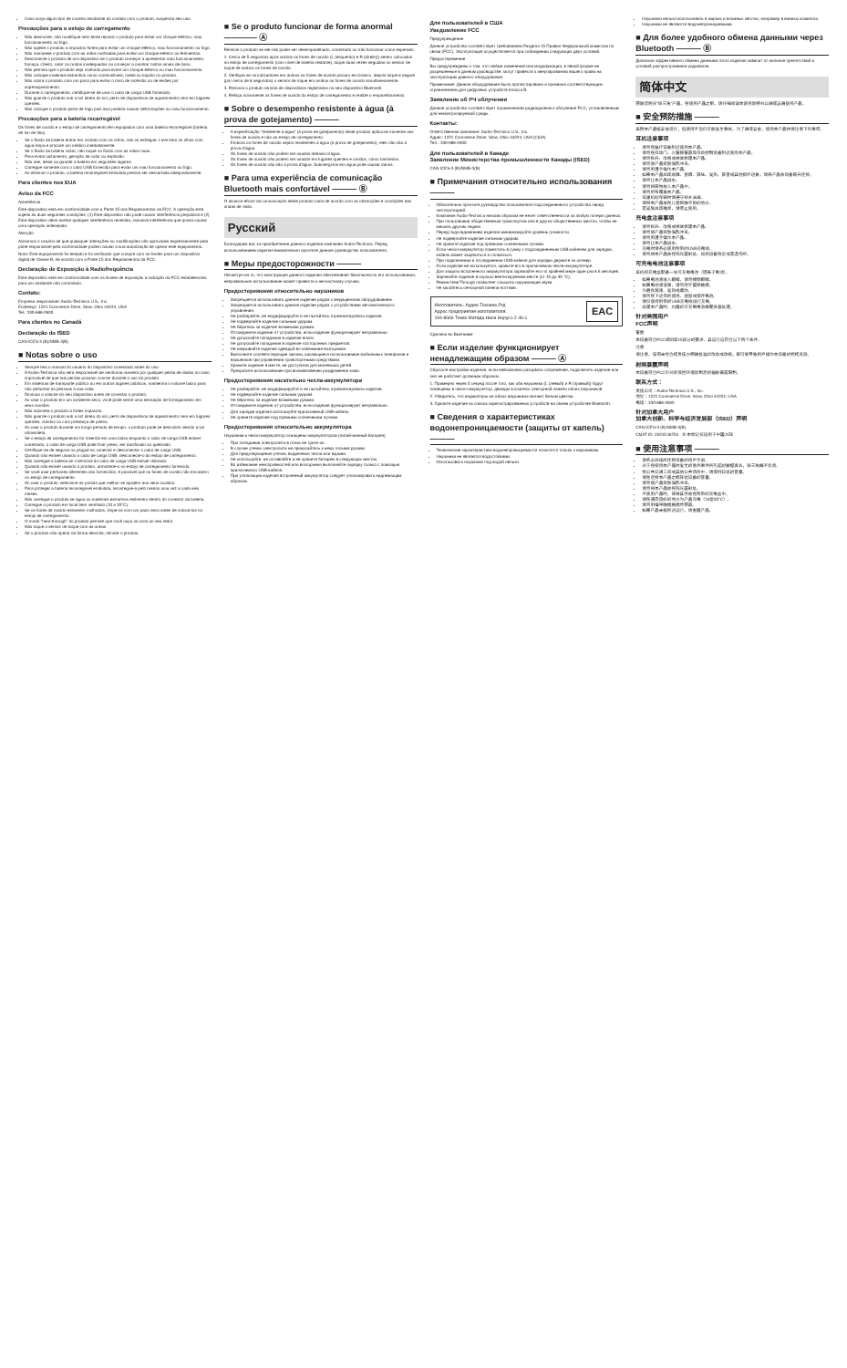Caso surja algum tipo de coceira resultante do contato com o produto, suspenda seu uso.
Precauções para o estojo de carregamento
Não desmonte, não modifique nem tente reparar o produto para evitar um choque elétrico, mau funcionamento ou fogo.
Não sujeite o produto a impactos fortes para evitar um choque elétrico, mau funcionamento ou fogo.
Não manuseie o produto com as mãos molhadas para evitar um choque elétrico ou ferimentos.
Desconecte o produto de um dispositivo se o produto começar a apresentar mau funcionamento, fumaça, cheiro, calor ou ruídos inadequados ou começar a mostrar outros sinais de dano.
Não permita que o produto seja molhado para evitar um choque elétrico ou mau funcionamento.
Não coloque materiais estranhos como combustíveis, metal ou líquido no produto.
Não cubra o produto com um pano para evitar o risco de incêndio ou de lesões por superaquecimento.
Durante o carregamento, certifique-se de usar o cabo de carga USB fornecido.
Não guarde o produto sob a luz direta do sol, perto de dispositivos de aquecimento nem em lugares quentes.
Não coloque o produto perto de fogo pois isso poderia causar deformações ou mau funcionamento.
Precauções para a bateria recarregável
Os fones de ouvido e o estojo de carregamento têm equipados com uma bateria recarregável (bateria de íon de lítio).
Se o fluido da bateria entrar em contato com os olhos, não os esfregue. Lave bem os olhos com água limpa e procure um médico imediatamente.
Se o fluido da bateria vazar, não toque no fluido com as mãos nuas.
Para evitar vazamento, geração de calor ou explosão.
Não use, deixe ou guarde a bateria em seguintes lugares.
Carregue somente com o cabo USB fornecido para evitar um mau funcionamento ou fogo.
Ao eliminar o produto, a bateria recarregável embutida precisa ser descartada adequadamente.
Para clientes nos EUA
Aviso da FCC
Advertência
Este dispositivo está em conformidade com a Parte 15 dos Regulamentos da FCC. A operação está sujeita às duas seguintes condições: (1) Este dispositivo não pode causar interferência prejudicial e (2) Este dispositivo deve aceitar qualquer interferência recebida, inclusive interferência que possa causar uma operação indesejada.
Atenção
Avisamos o usuário de que quaisquer alterações ou modificações não aprovadas expressamente pela parte responsável pela conformidade podem anular a sua autorização de operar este equipamento.
Nota: Este equipamento foi testado e foi verificado que cumpre com os limites para um dispositivo digital de Classe B, de acordo com a Parte 15 dos Regulamentos da FCC.
Declaração de Exposição à Radiofrequência
Este dispositivo está em conformidade com os limites de exposição à radiação da FCC estabelecidos para um ambiente não controlado.
Contato:
Empresa responsável: Audio-Technica U.S., Inc.
Endereço: 1221 Commerce Drive, Stow, Ohio 44224, USA
Tel.: 330-686-2600
Para clientes no Canadá
Declaração do ISED
CAN ICES-3 (B)/NMB-3(B)
■ Notas sobre o uso
Sempre leia o manual do usuário do dispositivo conectado antes do uso.
A Audio-Technica não será responsável de nenhuma maneira por qualquer perda de dados no caso improvável de que tais perdas possam ocorrer durante o uso do produto.
Em sistemas de transporte público ou em outros lugares públicos, mantenha o volume baixo para não perturbar as pessoas à sua volta.
Diminua o volume do seu dispositivo antes de conectar o produto.
Ao usar o produto em um ambiente seco, você pode sentir uma sensação de formigamento em seus ouvidos.
Não submeta o produto a fortes impactos.
Não guarde o produto sob a luz direta do sol, perto de dispositivos de aquecimento nem em lugares quentes, úmidos ou com presença de poeira.
Ao usar o produto durante um longo período de tempo, o produto pode se descolorir devido à luz ultravioleta.
Se o estojo de carregamento for inserido em uma bolsa enquanto o cabo de carga USB estiver conectado, o cabo de carga USB pode ficar preso, ser danificado ou quebrado.
Certifique-se de segurar no plugue ao conectar e desconectar o cabo de carga USB.
Quando não estiver usando o cabo de carga USB, desconecte-o do estojo de carregamento.
Não carregue a bateria se o terminal do cabo de carga USB estiver dobrado.
Quando não estiver usando o produto, armazene-o no estojo de carregamento fornecido.
Se você usar perfumes diferentes dos fornecidos, é possível que os fones de ouvido não encaixem no estojo de carregamento.
Ao usar o produto, selecione as pontas que melhor se ajustem aos seus ouvidos.
Para proteger a bateria recarregável embutida, recarregue-a pelo menos uma vez a cada seis meses.
Não carregue o produto se água ou materiais estranhos estiverem dentro do conector da bateria.
Carregue o produto em local bem ventilado (10 a 35°C).
Se os fones de ouvido estiverem molhados, limpe-os com um pano seco antes de colocá-los no estojo de carregamento.
O modo "hear-through" do produto permite que você ouça os sons ao seu redor.
Não toque o sensor de toque com as unhas.
Se o produto não operar da forma descrita, reinicie o produto.
■ Se o produto funcionar de forma anormal ———— Ⓐ
Reinicie o produto se ele não puder ser desemparelhado, conectado ou não funcionar como esperado.
1. Cerca de 5 segundos após ambos os fones de ouvido (L (esquerdo) e R (direito)) serem colocados no estojo de carregamento (com nível de bateria restante), toque duas vezes seguidas no sensor de toque de ambos os fones de ouvido.
2. Verifique se os indicadores em ambos os fones de ouvido piscam em branco, depois toque e segure (por cerca de 8 segundos) o sensor de toque em ambos os fones de ouvido simultaneamente.
3. Remova o produto da lista de dispositivos registrados no seu dispositivo Bluetooth.
4. Refaça novamente os fones de ouvido do estojo de carregamento e realize o emparelhamento.
■ Sobre o desempenho resistente à água (à prova de gotejamento) ———
A especificação "resistente à água" (à prova de gotejamento) deste produto aplica-se somente aos fones de ouvido e não ao estojo de carregamento.
Embora os fones de ouvido sejam resistentes à água (à prova de gotejamento), eles não são à prova d'água.
Os fones de ouvido não podem ser usados debaixo d'água.
Os fones de ouvido não podem ser usados em lugares quentes e úmidos, como banheiros.
Os fones de ouvido não são à prova d'água. Submergi-los em água pode causar danos.
■ Para uma experiência de comunicação Bluetooth mais confortável ——— Ⓑ
O alcance eficaz da comunicação deste produto varia de acordo com as obstruções e condições das ondas de rádio.
Русский
Благодарим вас за приобретение данного изделия компании Audio-Technica. Перед использованием изделия внимательно прочтите данное руководство пользователя.
■ Меры предосторожности ———
Несмотря на то, что конструкция данного изделия обеспечивает безопасность его использования, неправильное использование может привести к несчастному случаю.
Предостережения относительно наушников
Запрещается использовать данное изделие рядом с медицинским оборудованием.
Запрещается использовать данное изделие рядом с устройствами автоматического управления.
Не разбирайте, не модифицируйте и не пытайтесь отремонтировать изделие.
Не подвергайте изделие сильным ударам.
Не беритесь за изделие влажными руками.
Отсоедините изделие от устройства, если изделие функционирует неправильно.
Не допускайте попадания в изделие влаги.
Не допускайте попадания в изделие посторонних предметов.
Не накрывайте изделие одеждой во избежание возгорания.
Выполните соответствующие законы, касающиеся использования мобильных телефонов и наушников при управлении транспортными средствами.
Храните изделие в месте, не доступном для маленьких детей.
Прекратите использование при возникновении раздражения кожи.
Предостережения касательно чехла-аккумулятора
Не разбирайте, не модифицируйте и не пытайтесь отремонтировать изделие.
Не подвергайте изделие сильным ударам.
Не беритесь за изделие влажными руками.
Отсоедините изделие от устройства, если изделие функционирует неправильно.
Для зарядки изделия используйте прилагаемый USB-кабель.
Не храните изделие под прямыми солнечными лучами.
Предостережения относительно аккумулятора
Наушники и чехол-аккумулятор оснащены аккумулятором (литий-ионный батарея).
При попадании электролита в глаза не трите их.
В случае утечки электролита не прикасайтесь к нему голыми руками.
Для предотвращения утечки, выделения тепла или взрыва.
Не используйте, не оставляйте и не храните батарею в следующих местах.
Во избежание неисправностей или возгорания выполняйте зарядку только с помощью прилагаемого USB-кабеля.
При утилизации изделия встроенный аккумулятор следует утилизировать надлежащим образом.
Для пользователей в США
Уведомление FCC
Предупреждение
Данное устройство соответствует требованиям Раздела 15 Правил Федеральной комиссии по связи (FCC). Эксплуатация осуществляется при соблюдении следующих двух условий.
Предостережение
Вы предупреждены о том, что любые изменения или модификации, в явной форме не разрешенные в данном руководстве, могут привести к аннулированию вашего права на эксплуатацию данного оборудования.
Примечание: Данное оборудование было протестировано и признано соответствующим ограничениям для цифровых устройств Класса B.
Заявление об РЧ облучении
Данное устройство соответствует ограничениям радиационного облучения FCC, установленным для неконтролируемой среды.
Контакты:
Ответственная компания: Audio-Technica U.S., Inc.
Адрес: 1221 Commerce Drive, Stow, Ohio 44224, USA (США)
Тел.: 330-686-2600
Для пользователей в Канаде
Заявление Министерства промышленности Канады (ISED)
CAN ICES-3 (B)/NMB-3(B)
■ Примечания относительно использования ———
Обязательно прочтите руководство пользователя подсоединенного устройства перед эксплуатацией.
Компания Audio-Technica никоим образом не несет ответственности за любую потерю данных.
При пользовании общественным транспортом или в других общественных местах, чтобы не мешать другим людям.
Перед подсоединением изделия минимизируйте уровень громкости.
Не подвергайте изделие сильным ударам.
Не храните изделие под прямыми солнечными лучами.
Если чехол-аккумулятор поместить в сумку с подсоединенным USB-кабелем для зарядки, кабель может зацепиться и сломаться.
При подключении и отсоединении USB-кабеля для зарядки держите за штекер.
Если изделие не используется, храните его в прилагаемом чехле-аккумуляторе.
Для защиты встроенного аккумулятора заряжайте его по крайней мере один раз в 6 месяцев.
Заряжайте изделие в хорошо вентилируемом месте (от 10 до 35 °C).
Режим HearThrough позволяет слышать окружающие звуки.
Не касайтесь сенсорной панели ногтями.
Изготовитель: Аудио-Техника Лтд
Адрес предприятия-изготовителя:
194-8666 Токио Матида Ниси Нарусэ 2-46-1 EAC
Сделано во Вьетнаме
■ Если изделие функционирует ненадлежащим образом ——— Ⓐ
Сбросьте настройки изделия, если невозможно разорвать сопряжение, подключить изделие или оно не работает должным образом.
1. Примерно через 5 секунд после того, как оба наушника (L (левый) и R (правый)) будут помещены в чехол-аккумулятор, дважды коснитесь сенсорной панели обоих наушников.
2. Убедитесь, что индикаторы на обоих наушниках мигают белым цветом.
3. Удалите изделие из списка зарегистрированных устройств на своем устройстве Bluetooth.
■ Сведения о характеристиках водонепроницаемости (защиты от капель) ———
Технические характеристики водонепроницаемости относятся только к наушникам.
Наушники не являются водостойкими.
Использовать наушники под водой нельзя.
Наушники нельзя использовать в жарких и влажных местах, например в ванных комнатах.
Наушники не являются водонепроницаемыми.
■ Для более удобного обмена данными через Bluetooth ——— Ⓑ
Диапазон эффективного обмена данными этого изделия зависит от наличия препятствий и условий распространения радиоволн.
简体中文
感谢您购买"铁三角"产品。在使用产品之前，请仔细阅读本使用说明书以确保正确使用产品。
■ 安全预防措施 ———
虽然本产品按安全设计，但使用不当仍可能发生事故。为了确保安全，使用本产品时请注意下列事项。
耳机注意事项
请勿在医疗设备附近使用本产品。
请勿在自动门、火警报警器等自动控制设备附近使用本产品。
请勿拆开、改装或尝试修理本产品。
请勿使产品受到强烈冲击。
请勿用湿手操作本产品。
如果本产品出现故障、冒烟、异味、发热、异音或其他损坏迹象，请将产品与设备断开连接。
请勿让本产品进水。
请勿将异物放入本产品中。
请勿用布覆盖本产品。
驾驶机动车辆时请遵守相关法律。
请将本产品放在儿童接触不到的地方。
若皮肤出现瘙痒，请停止使用。
充电盒注意事项
请勿拆开、改装或尝试修理本产品。
请勿使产品受到强烈冲击。
请勿用湿手操作本产品。
请勿让本产品进水。
充电时请务必使用附带的USB充电线。
请勿将本产品放在阳光直射处、加热设备附近或高温场所。
可充电电池注意事项
耳机和充电盒配备一块可充电电池（锂离子电池）。
如果电池液进入眼睛，请勿揉擦眼睛。
如果电池液泄漏，请勿用手直接触摸。
为避免漏液、发热或爆炸。
请勿在下述场所使用、遗留或保存电池。
请仅使用附带的USB充电线进行充电。
处理本产品时，内置的可充电电池需要妥善处理。
针对美国用户
FCC声明
警告
本设备符合FCC规则第15部分的要求。其运行应符合以下两个条件。
注意
请注意，任何未经合规责任方明确批准的改动或改装，都可能导致用户操作本设备的授权无效。
射频暴露声明
本设备符合FCC针对非受控环境而制定的辐射暴露限制。
联系方式：
责任公司：Audio-Technica U.S., Inc.
地址：1221 Commerce Drive, Stow, Ohio 44224, USA
电话：330-686-2600
针对加拿大用户
加拿大创新、科学与经济发展部（ISED）声明
CAN ICES-3 (B)/NMB-3(B)
CMIIT ID: 2021DJ6753 ⑩ 本标记仅适用于中国大陆
■ 使用注意事项 ———
请务必阅读所连接设备的用户手册。
对于在使用本产品时发生的意外事件所引起的数据丢失，铁三角概不负责。
在公共交通工具或其他公共场所中，请保持较低的音量。
请在连接本产品之前降低设备的音量。
请勿使产品受到强烈冲击。
请勿将本产品放在阳光直射处。
不使用产品时，请将其存放在附带的充电盒中。
请在通风良好的地方为产品充电（10至35°C）。
请勿用指甲触摸触摸传感器。
如果产品未按所述运行，请重置产品。